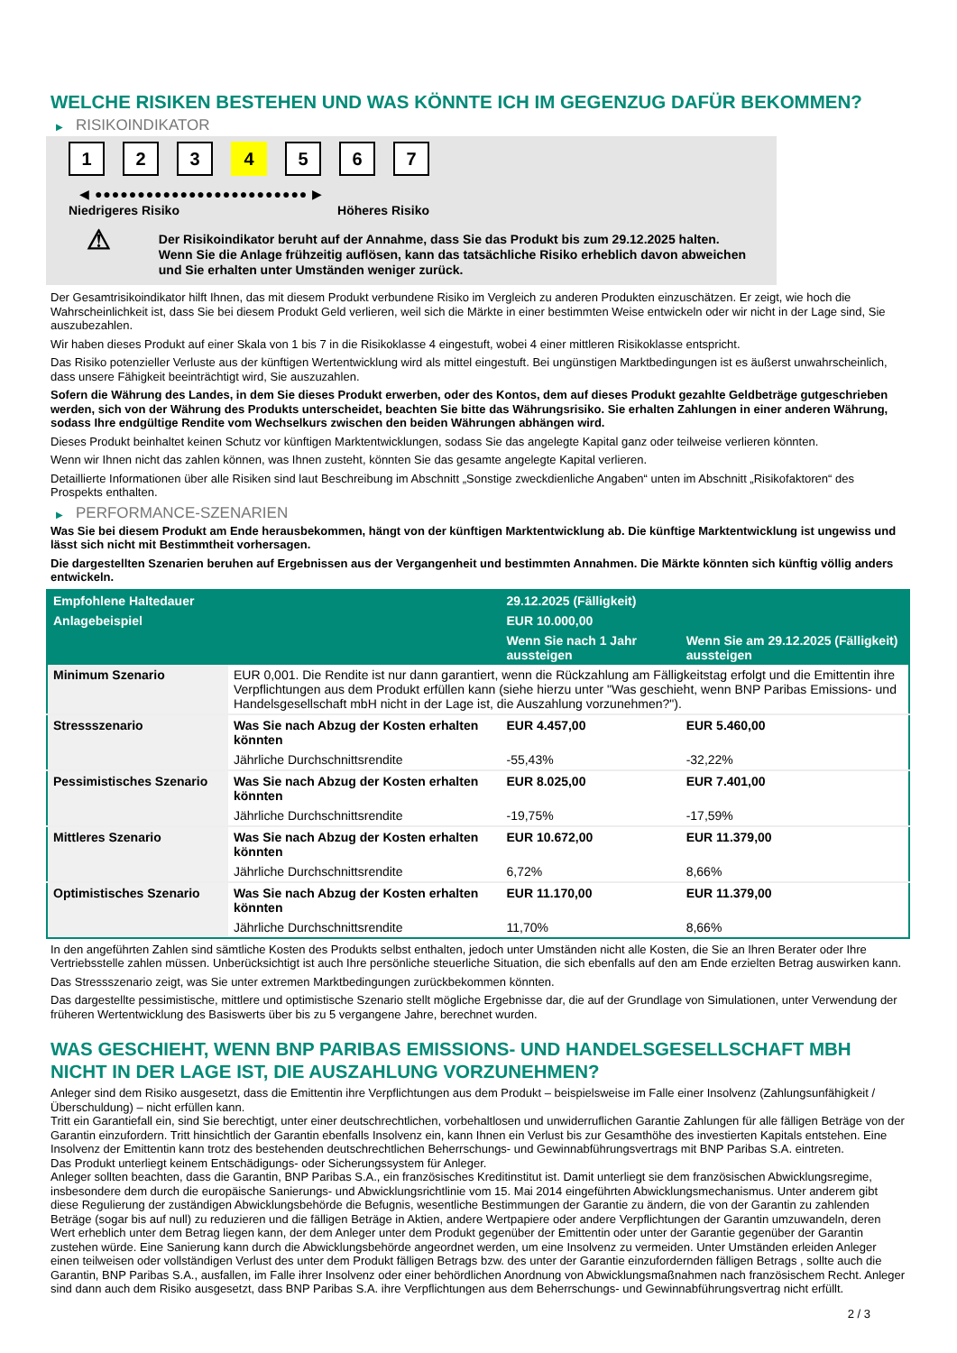WELCHE RISIKEN BESTEHEN UND WAS KÖNNTE ICH IM GEGENZUG DAFÜR BEKOMMEN?
▶ RISIKOINDIKATOR
1 2 3 4 5 6 7
◀ ●●●●●●●●●●●●●●●●●●●●●●●●● ▶
Niedrigeres Risiko Höheres Risiko
⚠
Der Risikoindikator beruht auf der Annahme, dass Sie das Produkt bis zum 29.12.2025 halten.
Wenn Sie die Anlage frühzeitig auflösen, kann das tatsächliche Risiko erheblich davon abweichen und Sie erhalten unter Umständen weniger zurück.
Der Gesamtrisikoindikator hilft Ihnen, das mit diesem Produkt verbundene Risiko im Vergleich zu anderen Produkten einzuschätzen. Er zeigt, wie hoch die Wahrscheinlichkeit ist, dass Sie bei diesem Produkt Geld verlieren, weil sich die Märkte in einer bestimmten Weise entwickeln oder wir nicht in der Lage sind, Sie auszubezahlen.
Wir haben dieses Produkt auf einer Skala von 1 bis 7 in die Risikoklasse 4 eingestuft, wobei 4 einer mittleren Risikoklasse entspricht.
Das Risiko potenzieller Verluste aus der künftigen Wertentwicklung wird als mittel eingestuft. Bei ungünstigen Marktbedingungen ist es äußerst unwahrscheinlich, dass unsere Fähigkeit beeinträchtigt wird, Sie auszuzahlen.
Sofern die Währung des Landes, in dem Sie dieses Produkt erwerben, oder des Kontos, dem auf dieses Produkt gezahlte Geldbeträge gutgeschrieben werden, sich von der Währung des Produkts unterscheidet, beachten Sie bitte das Währungsrisiko. Sie erhalten Zahlungen in einer anderen Währung, sodass Ihre endgültige Rendite vom Wechselkurs zwischen den beiden Währungen abhängen wird.
Dieses Produkt beinhaltet keinen Schutz vor künftigen Marktentwicklungen, sodass Sie das angelegte Kapital ganz oder teilweise verlieren könnten.
Wenn wir Ihnen nicht das zahlen können, was Ihnen zusteht, könnten Sie das gesamte angelegte Kapital verlieren.
Detaillierte Informationen über alle Risiken sind laut Beschreibung im Abschnitt „Sonstige zweckdienliche Angaben“ unten im Abschnitt „Risikofaktoren“ des Prospekts enthalten.
▶ PERFORMANCE-SZENARIEN
Was Sie bei diesem Produkt am Ende herausbekommen, hängt von der künftigen Marktentwicklung ab. Die künftige Marktentwicklung ist ungewiss und lässt sich nicht mit Bestimmtheit vorhersagen.
Die dargestellten Szenarien beruhen auf Ergebnissen aus der Vergangenheit und bestimmten Annahmen. Die Märkte könnten sich künftig völlig anders entwickeln.
| Empfohlene Haltedauer | | 29.12.2025 (Fälligkeit) | |
| --- | --- | --- | --- |
| Anlagebeispiel | | EUR 10.000,00 | |
| | | Wenn Sie nach 1 Jahr aussteigen | Wenn Sie am 29.12.2025 (Fälligkeit) aussteigen |
| Minimum Szenario | EUR 0,001. Die Rendite ist nur dann garantiert, wenn die Rückzahlung am Fälligkeitstag erfolgt und die Emittentin ihre Verpflichtungen aus dem Produkt erfüllen kann (siehe hierzu unter "Was geschieht, wenn BNP Paribas Emissions- und Handelsgesellschaft mbH nicht in der Lage ist, die Auszahlung vorzunehmen?"). | | |
| Stressszenario | Was Sie nach Abzug der Kosten erhalten könnten | EUR 4.457,00 | EUR 5.460,00 |
| | Jährliche Durchschnittsrendite | -55,43% | -32,22% |
| Pessimistisches Szenario | Was Sie nach Abzug der Kosten erhalten könnten | EUR 8.025,00 | EUR 7.401,00 |
| | Jährliche Durchschnittsrendite | -19,75% | -17,59% |
| Mittleres Szenario | Was Sie nach Abzug der Kosten erhalten könnten | EUR 10.672,00 | EUR 11.379,00 |
| | Jährliche Durchschnittsrendite | 6,72% | 8,66% |
| Optimistisches Szenario | Was Sie nach Abzug der Kosten erhalten könnten | EUR 11.170,00 | EUR 11.379,00 |
| | Jährliche Durchschnittsrendite | 11,70% | 8,66% |
In den angeführten Zahlen sind sämtliche Kosten des Produkts selbst enthalten, jedoch unter Umständen nicht alle Kosten, die Sie an Ihren Berater oder Ihre Vertriebsstelle zahlen müssen. Unberücksichtigt ist auch Ihre persönliche steuerliche Situation, die sich ebenfalls auf den am Ende erzielten Betrag auswirken kann.
Das Stressszenario zeigt, was Sie unter extremen Marktbedingungen zurückbekommen könnten.
Das dargestellte pessimistische, mittlere und optimistische Szenario stellt mögliche Ergebnisse dar, die auf der Grundlage von Simulationen, unter Verwendung der früheren Wertentwicklung des Basiswerts über bis zu 5 vergangene Jahre, berechnet wurden.
WAS GESCHIEHT, WENN BNP PARIBAS EMISSIONS- UND HANDELSGESELLSCHAFT MBH NICHT IN DER LAGE IST, DIE AUSZAHLUNG VORZUNEHMEN?
Anleger sind dem Risiko ausgesetzt, dass die Emittentin ihre Verpflichtungen aus dem Produkt – beispielsweise im Falle einer Insolvenz (Zahlungsunfähigkeit / Überschuldung) – nicht erfüllen kann.
Tritt ein Garantiefall ein, sind Sie berechtigt, unter einer deutschrechtlichen, vorbehaltlosen und unwiderruflichen Garantie Zahlungen für alle fälligen Beträge von der Garantin einzufordern. Tritt hinsichtlich der Garantin ebenfalls Insolvenz ein, kann Ihnen ein Verlust bis zur Gesamthöhe des investierten Kapitals entstehen. Eine Insolvenz der Emittentin kann trotz des bestehenden deutschrechtlichen Beherrschungs- und Gewinnabführungsvertrags mit BNP Paribas S.A. eintreten.
Das Produkt unterliegt keinem Entschädigungs- oder Sicherungssystem für Anleger.
Anleger sollten beachten, dass die Garantin, BNP Paribas S.A., ein französisches Kreditinstitut ist. Damit unterliegt sie dem französischen Abwicklungsregime, insbesondere dem durch die europäische Sanierungs- und Abwicklungsrichtlinie vom 15. Mai 2014 eingeführten Abwicklungsmechanismus. Unter anderem gibt diese Regulierung der zuständigen Abwicklungsbehörde die Befugnis, wesentliche Bestimmungen der Garantie zu ändern, die von der Garantin zu zahlenden Beträge (sogar bis auf null) zu reduzieren und die fälligen Beträge in Aktien, andere Wertpapiere oder andere Verpflichtungen der Garantin umzuwandeln, deren Wert erheblich unter dem Betrag liegen kann, der dem Anleger unter dem Produkt gegenüber der Emittentin oder unter der Garantie gegenüber der Garantin zustehen würde. Eine Sanierung kann durch die Abwicklungsbehörde angeordnet werden, um eine Insolvenz zu vermeiden. Unter Umständen erleiden Anleger einen teilweisen oder vollständigen Verlust des unter dem Produkt fälligen Betrags bzw. des unter der Garantie einzufordernden fälligen Betrags , sollte auch die Garantin, BNP Paribas S.A., ausfallen, im Falle ihrer Insolvenz oder einer behördlichen Anordnung von Abwicklungsmaßnahmen nach französischem Recht. Anleger sind dann auch dem Risiko ausgesetzt, dass BNP Paribas S.A. ihre Verpflichtungen aus dem Beherrschungs- und Gewinnabführungsvertrag nicht erfüllt.
2 / 3